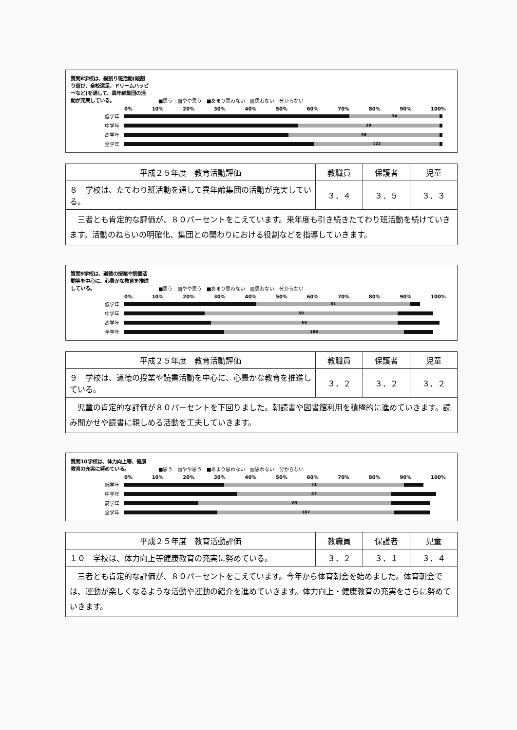質問8学校は、縦割り班活動(縦割り遊び、全校遠足、ドリームハッピーなど)を通して、異年齢集団の活動が充実している。
■思う　▨やや思う　■あまり思わない　▨思わない　分からない
0% 10% 20% 30% 40% 50% 60% 70% 80% 90% 100%
低学年
34
中学年
39
高学年
49
全学年
122
| 平成２５年度 教育活動評価 | 教職員 | 保護者 | 児童 |
| --- | --- | --- | --- |
| ８ 学校は、たてわり班活動を通して異年齢集団の活動が充実している。 | ３．４ | ３．５ | ３．３ |
| 三者とも肯定的な評価が、８０パーセントをこえています。来年度も引き続きたてわり班活動を続けていきます。活動のねらいの明確化、集団との関わりにおける役割などを指導していきます。 | | | |
質問9学校は、道徳の授業や読書活動等を中心に、心豊かな教育を推進している。
■思う　▨やや思う　■あまり思わない　▨思わない　分からない
0% 10% 20% 30% 40% 50% 60% 70% 80% 90% 100%
低学年
61
中学年
59
高学年
66
全学年
186
| 平成２５年度 教育活動評価 | 教職員 | 保護者 | 児童 |
| --- | --- | --- | --- |
| ９ 学校は、道徳の授業や読書活動を中心に、心豊かな教育を推進している。 | ３．２ | ３．２ | ３．２ |
| 児童の肯定的な評価が８０パーセントを下回りました。朝読書や図書館利用を積極的に進めていきます。読み聞かせや読書に親しめる活動を工夫していきます。 | | | |
質問10学校は、体力向上等、健康教育の充実に努めている。
■思う　▨やや思う　■あまり思わない　▨思わない　分からない
0% 10% 20% 30% 40% 50% 60% 70% 80% 90% 100%
低学年
71
中学年
47
高学年
69
全学年
187
| 平成２５年度 教育活動評価 | 教職員 | 保護者 | 児童 |
| --- | --- | --- | --- |
| １０ 学校は、体力向上等健康教育の充実に努めている。 | ３．２ | ３．１ | ３．４ |
| 三者とも肯定的な評価が、８０パーセントをこえています。今年から体育朝会を始めました。体育朝会では、運動が楽しくなるような活動や運動の紹介を進めていきます。体力向上・健康教育の充実をさらに努めていきます。 | | | |